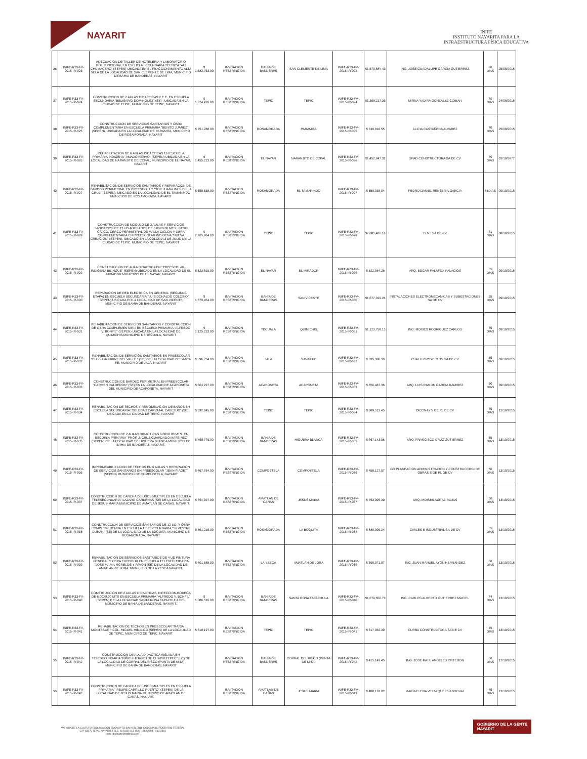NAYARIT
INIFE
INSTITUTO NAYARITA PARA LA
INFRAESTRUCTURA FÍSICA EDUCATIVA
| 36 | INIFE-R33-FV-2015-IR-023 | ADECUACION DE TALLER DE HOTELERIA Y LABORATORIO POLIFUNCIONAL EN ESCUELA SECUNDARIA TECNICA "ALI CHUMACERO" (SEPEN) UBICADA EN EL FRACCIONAMIENTO ALTA VELA DE LA LOCALIDAD DE SAN CLEMENTE DE LIMA, MUNICIPIO DE BAHIA DE BANDERAS, NAYARIT | $ 1,582,753.00 | INVITACION RESTRINGIDA | BAHIA DE BANDERAS | SAN CLEMENTE DE LIMA | INIFE-R33-FV-2015-IR-023 | $1,579,884.43 | ING. JOSE GUADALUPE GARCIA GUTIERREZ | 80 DIAS | 25/08/2015 |
| 37 | INIFE-R33-FV-2015-IR-024 | CONSTRUCCION DE 2 AULAS DIDACTICAS 2 E.E. EN ESCUELA SECUNDARIA "BELISARIO DOMINGUEZ" (SE) , UBICADA EN LA CIUDAD DE TEPIC, MUNICIPIO DE TEPIC, NAYARIT | $ 1,374,426.00 | INVITACION RESTRINGIDA | TEPIC | TEPIC | INIFE-R33-FV-2015-IR-024 | $1,368,217.36 | MIRNA YADIRA GONZALEZ COBIAN | 70 DIAS | 24/08/2015 |
| 38 | INIFE-R33-FV-2015-IR-025 | CONSTRUCCION DE SERVICIOS SANITARIOS Y OBRA COMPLEMENTARIA EN ESCUELA PRIMARIA "BENITO JUAREZ" (SEPEN), UBICADA EN LA LOCALIDAD DE PARAMITA, MUNICIPIO DE ROSAMORADA, NAYARIT | $ 751,288.00 | INVITACION RESTRINGIDA | ROSAMORADA | PARAMITA | INIFE-R33-FV-2015-IR-025 | $ 749,816.55 | ALICIA CASTAÑEDA ALVAREZ | 70 DIAS | 25/08/2015 |
| 39 | INIFE-R33-FV-2015-IR-026 | REHABILITACION DE 6 AULAS DIDACTICAS EN ESCUELA PRIMARIA INDIGENA "AMADO NERVO" (SEPEN) UBICADA EN LA LOCALIDAD DE NARANJITO DE COPAL, MUNICIPIO DE EL NAYAR, NAYARIT | $ 1,455,213.00 | INVITACION RESTRINGIDA | EL NAYAR | NARANJITO DE COPAL | INIFE-R33-FV-2015-IR-026 | $1,452,847.31 | SPAD CONSTRUCTORA SA DE CV | 70 DIAS | 03/10/5877 |
| 40 | INIFE-R33-FV-2015-IR-027 | REHABILITACION DE SERVICIOS SANITARIOS Y REPARACION DE BARDEO PERIMETRAL EN PREESCOLAR "SOR JUANA INES DE LA CRUZ" (SEPEN), UBICADO EN LA LOCALIDAD DE EL TAMARINDO MUNICIPIO DE ROSAMORADA, NAYARIT | $ 659,538.00 | INVITACION RESTRINGIDA | ROSAMORADA | EL TAMARINDO | INIFE-R33-FV-2015-IR-027 | $ 659,038.04 | PEDRO DANIEL RENTERIA GARCIA | 65DIAS | 09/10/2015 |
| 41 | INIFE-R33-FV-2015-IR-028 | CONSTRUCCION DE MODULO DE 3 AULAS Y SERVICIOS SANITARIOS DE 12 UD ADOSADOS DE 6.00X8.00 MTS., PATIO CIVICO, CERCO PERIMETRAL DE MALLA CICLON Y OBRA COMPLEMENTARIA EN PREESCOLAR INDIGENA "NUEVA CREACION" (SEPEN), UBICADO EN LA COLONIA 3 DE JULIO DE LA CIUDAD DE TEPIC, MUNICIPIO DE TEPIC, NAYARIT | $ 2,765,964.00 | INVITACION RESTRINGIDA | TEPIC | TEPIC | INIFE-R33-FV-2015-IR-028 | $2,685,406.16 | ELN3 SA DE CV | 81 DIAS | 08/10/2015 |
| 42 | INIFE-R33-FV-2015-IR-029 | CONSTRUCCION DE AULA DIDACTICA EN "PREESCOLAR INDIGENA BILINGÜE" (SEPEN) UBICADO EN LA LOCALIDAD DE EL MIRADOR MUNICIPIO DE EL NAYAR, NAYARIT | $ 523,815.00 | INVITACION RESTRINGIDA | EL NAYAR | EL MIRADOR | INIFE-R33-FV-2015-IR-029 | $ 522,884.28 | ARQ. EDGAR PALAFOX PALACIOS | 65 DIAS | 09/10/2015 |
| 43 | INIFE-R33-FV-2015-IR-030 | REPARACION DE RED ELECTRICA EN GENERAL (SEGUNDA ETAPA) EN ESCUELA SECUNDARIA "LUIS DONALDO COLOSIO" (SEPEN) UBICADA EN LA LOCALIDAD DE SAN VICENTE, MUNICIPIO DE BAHIA DE BANDERAS, NAYARIT | $ 1,679,454.00 | INVITACION RESTRINGIDA | BAHIA DE BANDERAS | SAN VICENTE | INIFE-R33-FV-2015-IR-030 | $1,677,029.24 | INSTALACIONES ELECTROMECANICAS Y SUBESTACIONES SA DE CV | 55 DIAS | 09/10/2015 |
| 44 | INIFE-R33-FV-2015-IR-031 | REHABILITACION DE SERVICIOS SANITARIOS Y CONSTRUCCION DE OBRA COMPLEMENTARIA EN ESCUELA PRIMARIA "ALFREDO V. BONFIL" (SEPEN) UBICADA EN LA LOCALIDAD DE QUIMICHIS,MUNICIPIO DE TECUALA, NAYARIT | $ 1,125,233.00 | INVITACION RESTRINGIDA | TECUALA | QUIMICHIS | INIFE-R33-FV-2015-IR-031 | $1,123,758.15 | ING. MOISES RODRIGUEZ CARLOS | 70 DIAS | 09/10/2015 |
| 45 | INIFE-R33-FV-2015-IR-032 | REHABILITACION DE SERVICIOS SANITARIOS EN PREESCOLAR "ELOISA AGUIRRE DEL VALLE " (SE) DE LA LOCALIDAD DE SANTA FE, MUNICIPIO DE JALA, NAYARIT | $ 396,254.00 | INVITACION RESTRINGIDA | JALA | SANTA FE | INIFE-R33-FV-2015-IR-032 | $ 395,386.36 | CUALLI PROYECTOS SA DE CV | 55 DIAS | 09/10/2015 |
| 46 | INIFE-R33-FV-2015-IR-033 | CONSTRUCCION DE BARDEO PERIMETRAL EN PREESCOLAR "CARMEN CALDERON" (SE) EN LA LOCALIDAD DE ACAPONETA DEL MUNICIPIO DE ACAPONETA, NAYARIT | $ 663,297.00 | INVITACION RESTRINGIDA | ACAPONETA | ACAPONETA | INIFE-R33-FV-2015-IR-033 | $ 656,487.36 | ARQ. LUIS RAMON GARCIA RAMIREZ | 50 DIAS | 09/10/2015 |
| 47 | INIFE-R33-FV-2015-IR-034 | REHABILITACION DE TECHOS Y REMODELACION DE BAÑOS EN ESCUELA SECUNDARIA "SOLEDAD CARVAJAL CABEZUD" (SE) UBICADA EN LA CIUDAD DE TEPIC, NAYARIT | $ 692,045.00 | INVITACION RESTRINGIDA | TEPIC | TEPIC | INIFE-R33-FV-2015-IR-034 | $ 689,513.45 | DICONAY S DE RL DE CV | 70 DIAS | 12/10/2015 |
| 48 | INIFE-R33-FV-2015-IR-035 | CONSTRUCCION DE 2 AULAS DIDACTICAS 6.00X8.00 MTS. EN ESCUELA PRIMARIA "PROF. J. CRUZ GUARDADO MARTINEZ (SEPEN) DE LA LOCALIDAD DE HIGUERA BLANCA MUNICIPIO DE BAHIA DE BANDERAS, NAYARIT. | $ 768,775.00 | INVITACION RESTRINGIDA | BAHIA DE BANDERAS | HIGUERA BLANCA | INIFE-R33-FV-2015-IR-035 | $ 767,143.98 | ARQ. FRANCISCO CRUZ GUTIERREZ | 65 DIAS | 13/10/2015 |
| 49 | INIFE-R33-FV-2015-IR-036 | IMPERMEABILIZACION DE TECHOS EN 6 AULAS Y REPARACION DE SERVICIOS SANITARIOS EN PREESCOLAR "JEAN PIAGET" (SEPEN) MUNICIPIO DE COMPOSTELA, NAYARIT | $ 467,764.00 | INVITACION RESTRINGIDA | COMPOSTELA | COMPOSTELA | INIFE-R33-FV-2015-IR-036 | $ 458,127.57 | GD PLANEACION ADMINISTRACION Y CONSTRUCCION DE OBRAS S DE RL DE CV | 50 DIAS | 13/10/2015 |
| 50 | INIFE-R33-FV-2015-IR-037 | CONSTRUCCION DE CANCHA DE USOS MULTIPLES EN ESCUELA TELESECUNDARIA "LAZARO CARDENAS (SE) DE LA LOCALIDAD DE JESUS MARIA MUNICIPIO DE AMATLAN DE CAÑAS, NAYARIT. | $ 754,397.00 | INVITACION RESTRINGIDA | AMATLAN DE CAÑAS | JESUS MARIA | INIFE-R33-FV-2015-IR-037 | $ 753,995.39 | ARQ. MOISES AGRAZ ROJAS | 50 DIAS | 13/10/2015 |
| 51 | INIFE-R33-FV-2015-IR-038 | CONSTRUCCION DE SERVICIOS SANITARIOS DE 12 UD. Y OBRA COMPLEMENTARIA EN ESCUELA TELESECUNDARIA "SILVESTRE DURAN" (SE) DE LA LOCALIDAD DE LA BOQUITA, MUNICIPIO DE ROSAMORADA, NAYARIT | $ 891,216.00 | INVITACION RESTRINGIDA | ROSAMORADA | LA BOQUITA | INIFE-R33-FV-2015-IR-038 | $ 889,995.24 | CIVILES E INDUSTRIAL SA DE CV | 65 DIAS | 13/10/2015 |
| 52 | INIFE-R33-FV-2015-IR-039 | REHABILITACION DE SERVICIOS SANITARIOS DE 4 UD PINTURA GENERAL Y OBRA EXTERIOR EN ESCUELA TELESECUNDARIA "JOSE MARIA MORELOS Y PAVON (SE) DE LA LOCALIDAD DE AMATLAN DE JORA, MUNICIPIO DE LA YESCA NAYARIT. | $ 401,588.00 | INVITACION RESTRINGIDA | LA YESCA | AMATLAN DE JORA | INIFE-R33-FV-2015-IR-039 | $ 399,971.97 | ING. JUAN MANUEL AYON HERNANDEZ | 60 DIAS | 13/10/2015 |
| 53 | INIFE-R33-FV-2015-IR-040 | CONSTRUCCION DE 2 AULAS DIDACTICAS, DIRECCION-BODEGA DE 6.00X8.00 MTS EN ESCUELA PRIMARIA "ALFREDO V. BONFIL" (SEPEN) DE LA LOCALIDAD SANTA ROSA TAPACHULA DEL MUNICIPIO DE BAHIA DE BANDERAS, NAYARIT. | $ 1,086,516.00 | INVITACION RESTRINGIDA | BAHIA DE BANDERAS | SANTA ROSA TAPACHULA | INIFE-R33-FV-2015-IR-040 | $1,079,500.73 | ING. CARLOS ALBERTO GUTIERREZ MACIEL | 74 DIAS | 13/10/2015 |
| 54 | INIFE-R33-FV-2015-IR-041 | REHABILITACION DE TECHOS EN PREESCOLAR "MARIA MONTESORI" COL. MIGUEL HIDALGO (SEPEN) DE LA LOCALIDAD DE TEPIC, MUNICIPIO DE TEPIC, NAYARIT. | $ 318,197.00 | INVITACION RESTRINGIDA | TEPIC | TEPIC | INIFE-R33-FV-2015-IR-041 | $ 317,052.39 | CURBA CONSTRUCTORA SA DE CV | 45 DIAS | 13/10/2015 |
| 55 | INIFE-R33-FV-2015-IR-042 | CONSTRUCCION DE AULA DIDACTICA AISLADA EN TELESECUNDARIA "NIÑOS HEROES DE CHAPULTEPEC" (SE) DE LA LOCALIDAD DE CORRAL DEL RISCO (PUNTA DE MITA) MUNICIPIO DE BAHIA DE BANDERAS, NAYARIT | | INVITACION RESTRINGIDA | BAHIA DE BANDERAS | CORRAL DEL RISCO (PUNTA DE MITA) | INIFE-R33-FV-2015-IR-042 | $ 415,149.45 | ING. JOSE RAUL ANGELES ORTEGON | 60 DIAS | 13/10/2015 |
| 56 | INIFE-R33-FV-2015-IR-043 | CONSTRUCCION DE CANCHA DE USOS MULTIPLES EN ESCUELA PRIMARIA " FELIPE CARRILLO PUERTO" (SEPEN) DE LA LOCALIDAD DE JESUS MARIA MUNICIPIO DE AMATLAN DE CAÑAS, NAYARIT. | | INVITACION RESTRINGIDA | AMATLAN DE CAÑAS | JESUS MARIA | INIFE-R33-FV-2015-IR-043 | $ 408,178.02 | MARIA ELENA VELAZQUEZ SANDOVAL | 45 DIAS | 13/10/2015 |
AVENIDA DE LA CULTURA ESQUINA CON EUCALIPTO SIN NÚMERO, COLONIA BURÓCRATAS FEDERAL
C.P. 63170 TEPIC NAYARIT TELS. 01 (311) 213 1596 - 213 2704 - 213 3381
inife_direccion@hotmail.com
GOBIERNO DE LA GENTE
NAYARIT